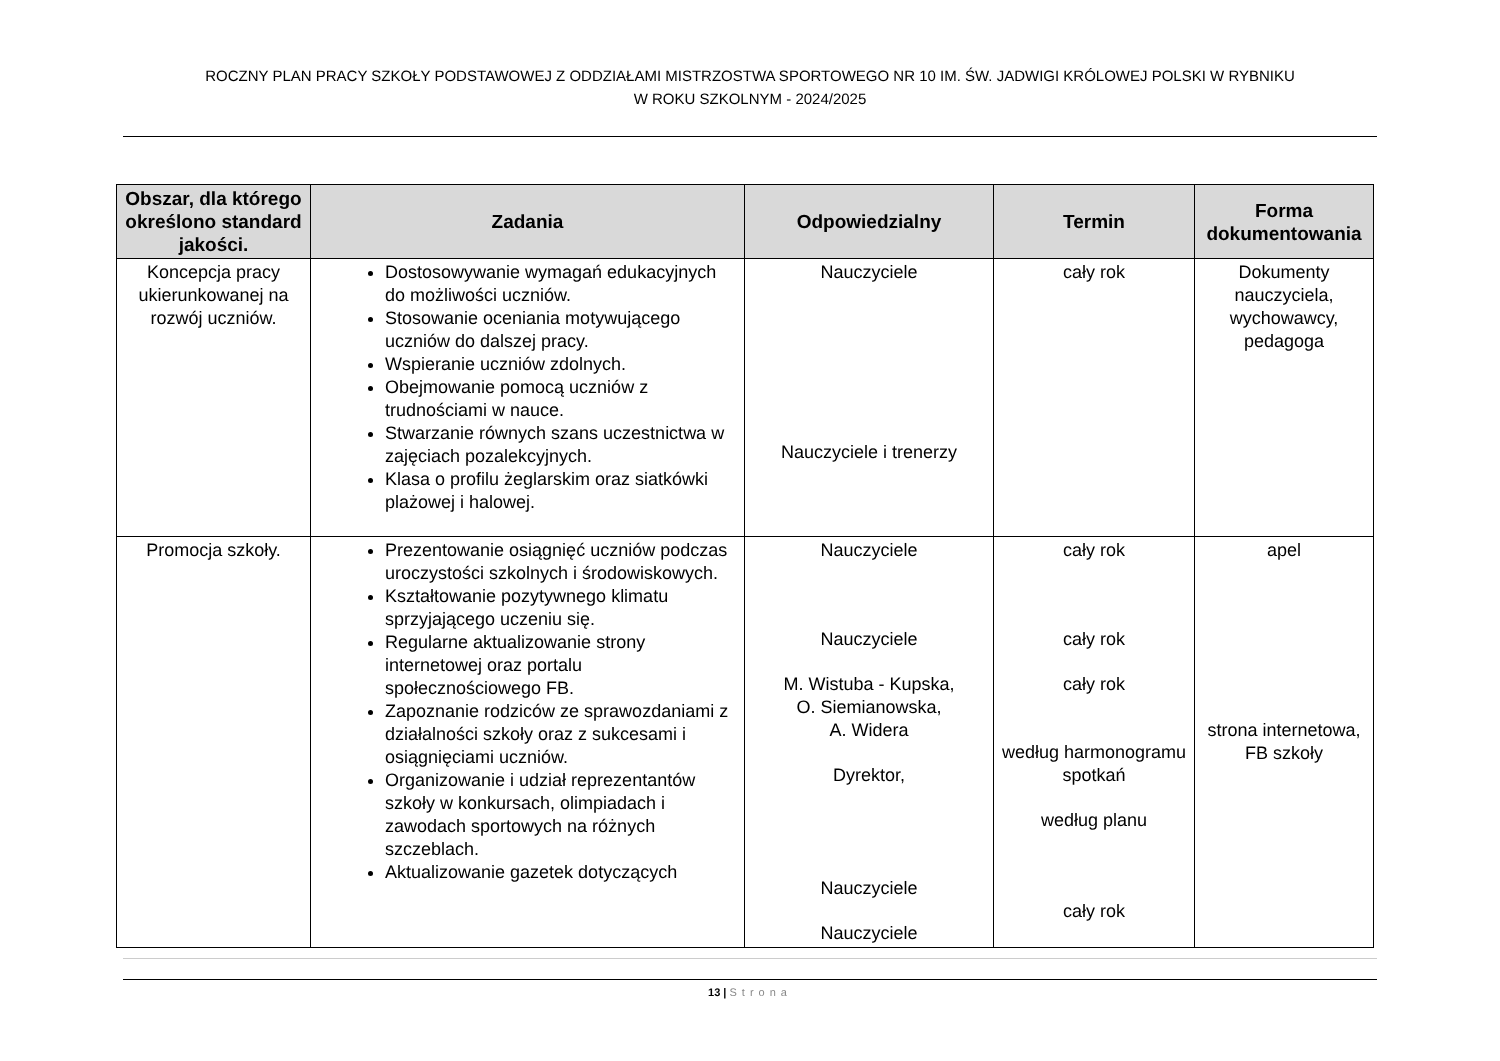ROCZNY PLAN PRACY SZKOŁY PODSTAWOWEJ Z ODDZIAŁAMI MISTRZOSTWA SPORTOWEGO NR 10 IM. ŚW. JADWIGI KRÓLOWEJ POLSKI W RYBNIKU
W ROKU SZKOLNYM - 2024/2025
| Obszar, dla którego określono standard jakości. | Zadania | Odpowiedzialny | Termin | Forma dokumentowania |
| --- | --- | --- | --- | --- |
| Koncepcja pracy ukierunkowanej na rozwój uczniów. | Dostosowywanie wymagań edukacyjnych do możliwości uczniów. Stosowanie oceniania motywującego uczniów do dalszej pracy. Wspieranie uczniów zdolnych. Obejmowanie pomocą uczniów z trudnościami w nauce. Stwarzanie równych szans uczestnictwa w zajęciach pozalekcyjnych. Klasa o profilu żeglarskim oraz siatkówki plażowej i halowej. | Nauczyciele Nauczyciele i trenerzy | cały rok | Dokumenty nauczyciela, wychowawcy, pedagoga |
| Promocja szkoły. | Prezentowanie osiągnięć uczniów podczas uroczystości szkolnych i środowiskowych. Kształtowanie pozytywnego klimatu sprzyjającego uczeniu się. Regularne aktualizowanie strony internetowej oraz portalu społecznościowego FB. Zapoznanie rodziców ze sprawozdaniami z działalności szkoły oraz z sukcesami i osiągnięciami uczniów. Organizowanie i udział reprezentantów szkoły w konkursach, olimpiadach i zawodach sportowych na różnych szczeblach. Aktualizowanie gazetek dotyczących | Nauczyciele Nauczyciele M. Wistuba - Kupska, O. Siemianowska, A. Widera Dyrektor, Nauczyciele Nauczyciele | cały rok cały rok cały rok według harmonogramu spotkań według planu cały rok | apel strona internetowa, FB szkoły |
13 | Strona